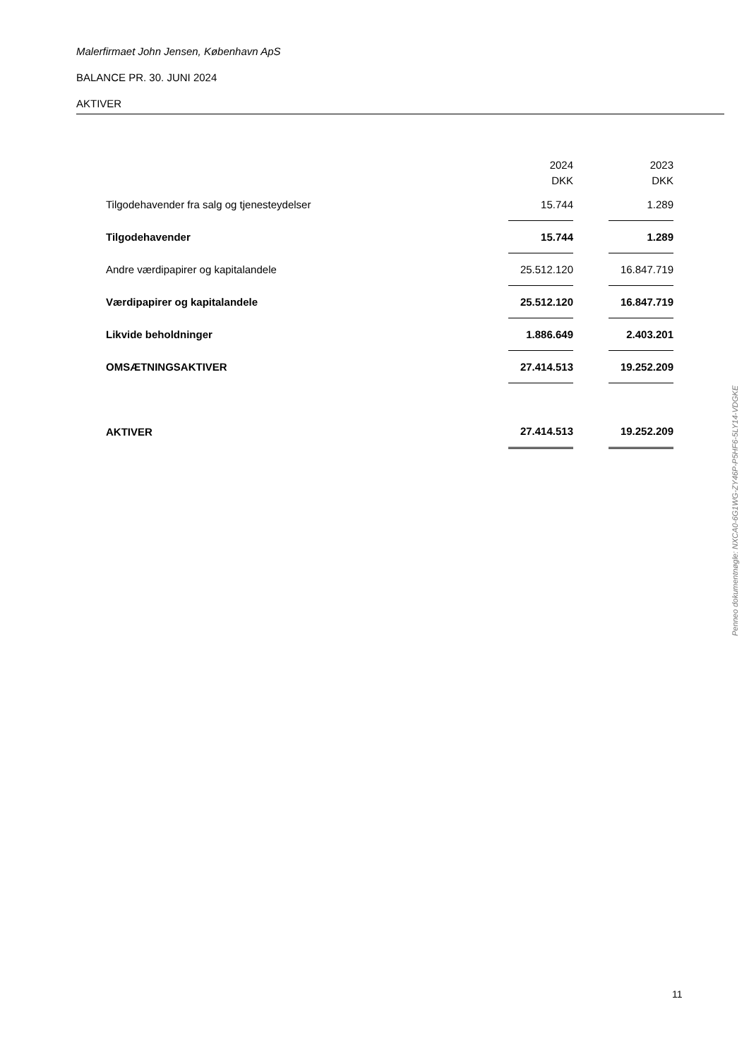Malerfirmaet John Jensen, København ApS
BALANCE PR. 30. JUNI 2024
AKTIVER
| | 2024 DKK | | 2023 DKK |
| --- | --- | --- | --- |
| Tilgodehavender fra salg og tjenesteydelser | 15.744 | | 1.289 |
| Tilgodehavender | 15.744 | | 1.289 |
| Andre værdipapirer og kapitalandele | 25.512.120 | | 16.847.719 |
| Værdipapirer og kapitalandele | 25.512.120 | | 16.847.719 |
| Likvide beholdninger | 1.886.649 | | 2.403.201 |
| OMSÆTNINGSAKTIVER | 27.414.513 | | 19.252.209 |
| AKTIVER | 27.414.513 | | 19.252.209 |
Penneo dokumentnøgle: NXCA0-6G1WG-ZY46P-P5HF6-5LY14-VDGKE
11